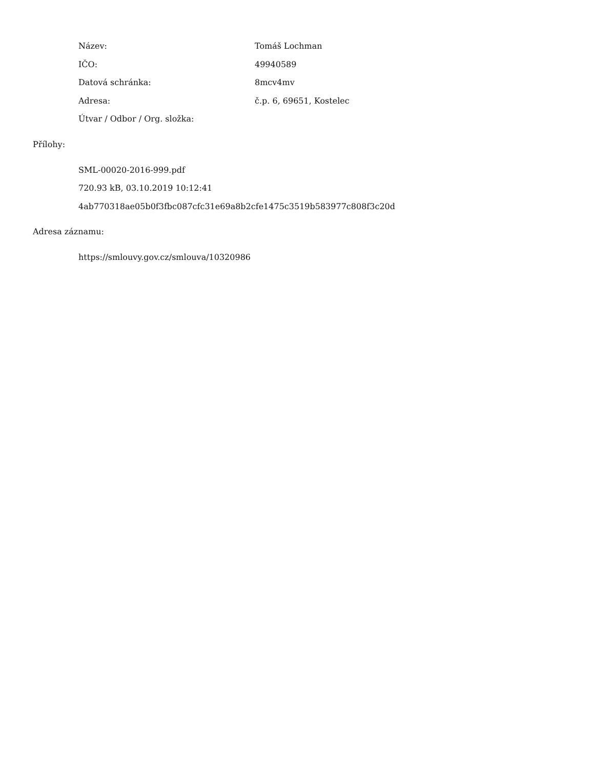| Název: | Tomáš Lochman |
| IČO: | 49940589 |
| Datová schránka: | 8mcv4mv |
| Adresa: | č.p. 6, 69651, Kostelec |
| Útvar / Odbor / Org. složka: | |
Přílohy:
SML-00020-2016-999.pdf
720.93 kB, 03.10.2019 10:12:41
4ab770318ae05b0f3fbc087cfc31e69a8b2cfe1475c3519b583977c808f3c20d
Adresa záznamu:
https://smlouvy.gov.cz/smlouva/10320986